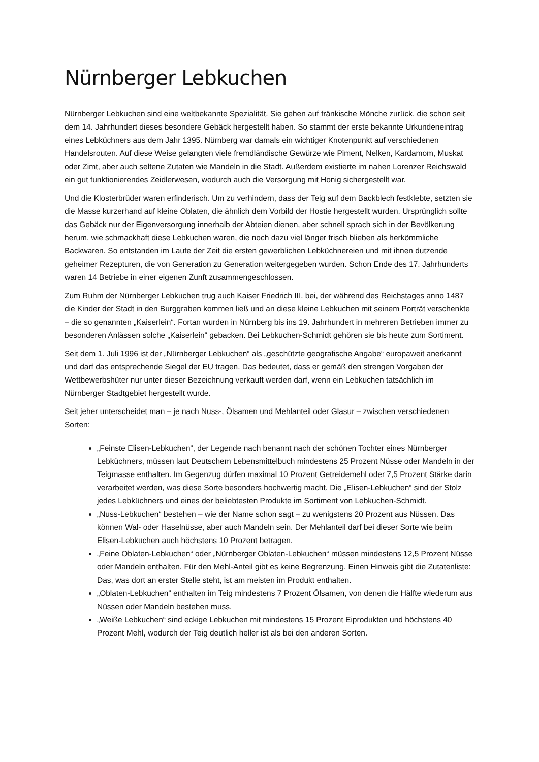Nürnberger Lebkuchen
Nürnberger Lebkuchen sind eine weltbekannte Spezialität. Sie gehen auf fränkische Mönche zurück, die schon seit dem 14. Jahrhundert dieses besondere Gebäck hergestellt haben. So stammt der erste bekannte Urkundeneintrag eines Lebküchners aus dem Jahr 1395. Nürnberg war damals ein wichtiger Knotenpunkt auf verschiedenen Handelsrouten. Auf diese Weise gelangten viele fremdländische Gewürze wie Piment, Nelken, Kardamom, Muskat oder Zimt, aber auch seltene Zutaten wie Mandeln in die Stadt. Außerdem existierte im nahen Lorenzer Reichswald ein gut funktionierendes Zeidlerwesen, wodurch auch die Versorgung mit Honig sichergestellt war.
Und die Klosterbrüder waren erfinderisch. Um zu verhindern, dass der Teig auf dem Backblech festklebte, setzten sie die Masse kurzerhand auf kleine Oblaten, die ähnlich dem Vorbild der Hostie hergestellt wurden. Ursprünglich sollte das Gebäck nur der Eigenversorgung innerhalb der Abteien dienen, aber schnell sprach sich in der Bevölkerung herum, wie schmackhaft diese Lebkuchen waren, die noch dazu viel länger frisch blieben als herkömmliche Backwaren. So entstanden im Laufe der Zeit die ersten gewerblichen Lebküchnereien und mit ihnen dutzende geheimer Rezepturen, die von Generation zu Generation weitergegeben wurden. Schon Ende des 17. Jahrhunderts waren 14 Betriebe in einer eigenen Zunft zusammengeschlossen.
Zum Ruhm der Nürnberger Lebkuchen trug auch Kaiser Friedrich III. bei, der während des Reichstages anno 1487 die Kinder der Stadt in den Burggraben kommen ließ und an diese kleine Lebkuchen mit seinem Porträt verschenkte – die so genannten „Kaiserlein“. Fortan wurden in Nürnberg bis ins 19. Jahrhundert in mehreren Betrieben immer zu besonderen Anlässen solche „Kaiserlein“ gebacken. Bei Lebkuchen-Schmidt gehören sie bis heute zum Sortiment.
Seit dem 1. Juli 1996 ist der „Nürnberger Lebkuchen“ als „geschützte geografische Angabe“ europaweit anerkannt und darf das entsprechende Siegel der EU tragen. Das bedeutet, dass er gemäß den strengen Vorgaben der Wettbewerbshüter nur unter dieser Bezeichnung verkauft werden darf, wenn ein Lebkuchen tatsächlich im Nürnberger Stadtgebiet hergestellt wurde.
Seit jeher unterscheidet man – je nach Nuss-, Ölsamen und Mehlanteil oder Glasur – zwischen verschiedenen Sorten:
„Feinste Elisen-Lebkuchen“, der Legende nach benannt nach der schönen Tochter eines Nürnberger Lebküchners, müssen laut Deutschem Lebensmittelbuch mindestens 25 Prozent Nüsse oder Mandeln in der Teigmasse enthalten. Im Gegenzug dürfen maximal 10 Prozent Getreidemehl oder 7,5 Prozent Stärke darin verarbeitet werden, was diese Sorte besonders hochwertig macht. Die „Elisen-Lebkuchen“ sind der Stolz jedes Lebküchners und eines der beliebtesten Produkte im Sortiment von Lebkuchen-Schmidt.
„Nuss-Lebkuchen“ bestehen – wie der Name schon sagt – zu wenigstens 20 Prozent aus Nüssen. Das können Wal- oder Haselnüsse, aber auch Mandeln sein. Der Mehlanteil darf bei dieser Sorte wie beim Elisen-Lebkuchen auch höchstens 10 Prozent betragen.
„Feine Oblaten-Lebkuchen“ oder „Nürnberger Oblaten-Lebkuchen“ müssen mindestens 12,5 Prozent Nüsse oder Mandeln enthalten. Für den Mehl-Anteil gibt es keine Begrenzung. Einen Hinweis gibt die Zutatenliste: Das, was dort an erster Stelle steht, ist am meisten im Produkt enthalten.
„Oblaten-Lebkuchen“ enthalten im Teig mindestens 7 Prozent Ölsamen, von denen die Hälfte wiederum aus Nüssen oder Mandeln bestehen muss.
„Weiße Lebkuchen“ sind eckige Lebkuchen mit mindestens 15 Prozent Eiprodukten und höchstens 40 Prozent Mehl, wodurch der Teig deutlich heller ist als bei den anderen Sorten.